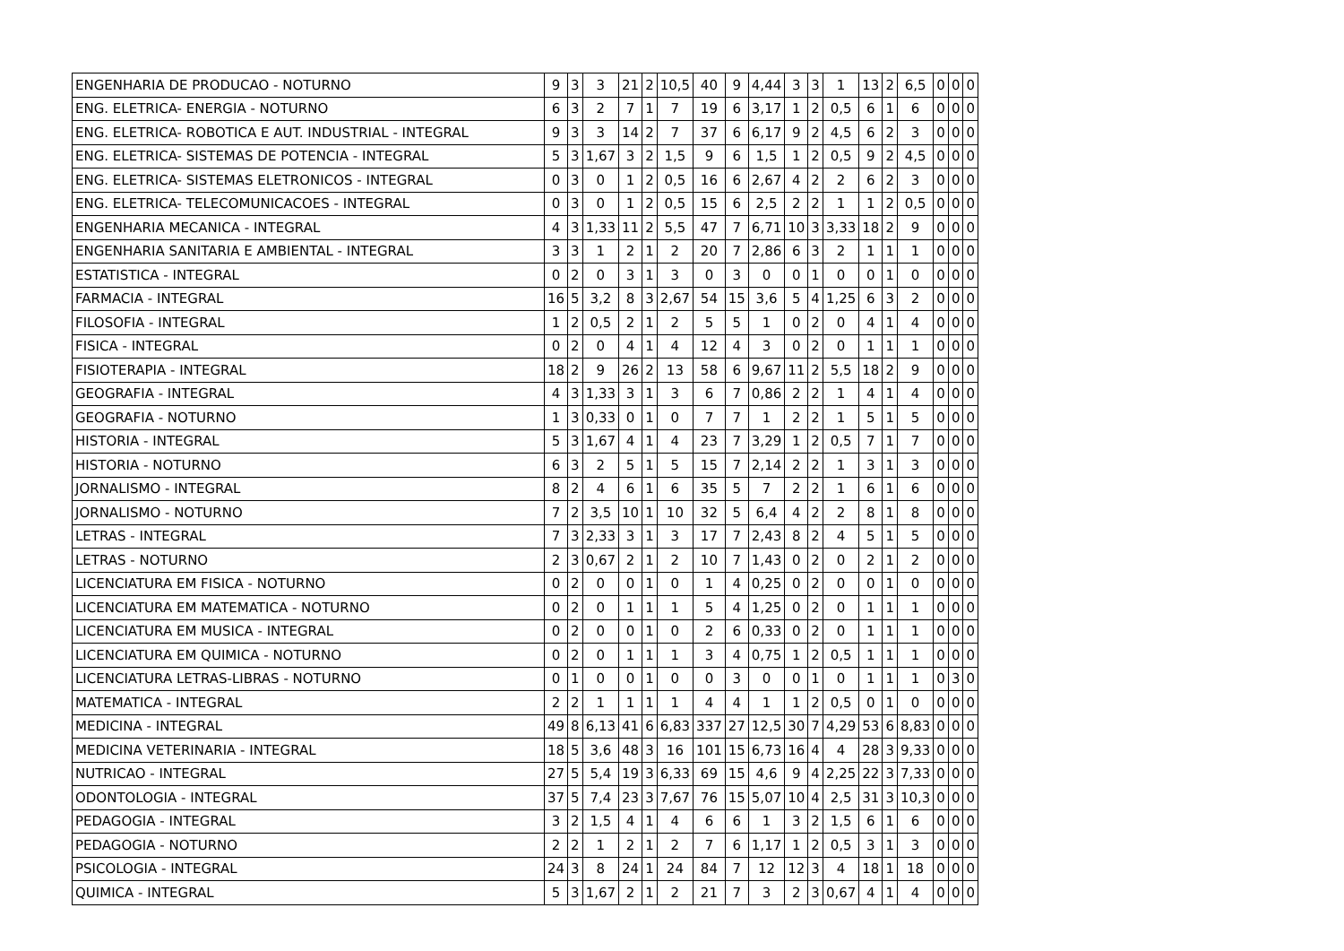| ENGENHARIA DE PRODUCAO - NOTURNO | 9 | 3 | 3 | 21 | 2 | 10,5 | 40 | 9 | 4,44 | 3 | 3 | 1 | 13 | 2 | 6,5 | 0 | 0 | 0 |
| ENG. ELETRICA- ENERGIA - NOTURNO | 6 | 3 | 2 | 7 | 1 | 7 | 19 | 6 | 3,17 | 1 | 2 | 0,5 | 6 | 1 | 6 | 0 | 0 | 0 |
| ENG. ELETRICA- ROBOTICA E AUT. INDUSTRIAL - INTEGRAL | 9 | 3 | 3 | 14 | 2 | 7 | 37 | 6 | 6,17 | 9 | 2 | 4,5 | 6 | 2 | 3 | 0 | 0 | 0 |
| ENG. ELETRICA- SISTEMAS DE POTENCIA - INTEGRAL | 5 | 3 | 1,67 | 3 | 2 | 1,5 | 9 | 6 | 1,5 | 1 | 2 | 0,5 | 9 | 2 | 4,5 | 0 | 0 | 0 |
| ENG. ELETRICA- SISTEMAS ELETRONICOS - INTEGRAL | 0 | 3 | 0 | 1 | 2 | 0,5 | 16 | 6 | 2,67 | 4 | 2 | 2 | 6 | 2 | 3 | 0 | 0 | 0 |
| ENG. ELETRICA- TELECOMUNICACOES - INTEGRAL | 0 | 3 | 0 | 1 | 2 | 0,5 | 15 | 6 | 2,5 | 2 | 2 | 1 | 1 | 2 | 0,5 | 0 | 0 | 0 |
| ENGENHARIA MECANICA - INTEGRAL | 4 | 3 | 1,33 | 11 | 2 | 5,5 | 47 | 7 | 6,71 | 10 | 3 | 3,33 | 18 | 2 | 9 | 0 | 0 | 0 |
| ENGENHARIA SANITARIA E AMBIENTAL - INTEGRAL | 3 | 3 | 1 | 2 | 1 | 2 | 20 | 7 | 2,86 | 6 | 3 | 2 | 1 | 1 | 1 | 0 | 0 | 0 |
| ESTATISTICA - INTEGRAL | 0 | 2 | 0 | 3 | 1 | 3 | 0 | 3 | 0 | 0 | 1 | 0 | 0 | 1 | 0 | 0 | 0 | 0 |
| FARMACIA - INTEGRAL | 16 | 5 | 3,2 | 8 | 3 | 2,67 | 54 | 15 | 3,6 | 5 | 4 | 1,25 | 6 | 3 | 2 | 0 | 0 | 0 |
| FILOSOFIA - INTEGRAL | 1 | 2 | 0,5 | 2 | 1 | 2 | 5 | 5 | 1 | 0 | 2 | 0 | 4 | 1 | 4 | 0 | 0 | 0 |
| FISICA - INTEGRAL | 0 | 2 | 0 | 4 | 1 | 4 | 12 | 4 | 3 | 0 | 2 | 0 | 1 | 1 | 1 | 0 | 0 | 0 |
| FISIOTERAPIA - INTEGRAL | 18 | 2 | 9 | 26 | 2 | 13 | 58 | 6 | 9,67 | 11 | 2 | 5,5 | 18 | 2 | 9 | 0 | 0 | 0 |
| GEOGRAFIA - INTEGRAL | 4 | 3 | 1,33 | 3 | 1 | 3 | 6 | 7 | 0,86 | 2 | 2 | 1 | 4 | 1 | 4 | 0 | 0 | 0 |
| GEOGRAFIA - NOTURNO | 1 | 3 | 0,33 | 0 | 1 | 0 | 7 | 7 | 1 | 2 | 2 | 1 | 5 | 1 | 5 | 0 | 0 | 0 |
| HISTORIA - INTEGRAL | 5 | 3 | 1,67 | 4 | 1 | 4 | 23 | 7 | 3,29 | 1 | 2 | 0,5 | 7 | 1 | 7 | 0 | 0 | 0 |
| HISTORIA - NOTURNO | 6 | 3 | 2 | 5 | 1 | 5 | 15 | 7 | 2,14 | 2 | 2 | 1 | 3 | 1 | 3 | 0 | 0 | 0 |
| JORNALISMO - INTEGRAL | 8 | 2 | 4 | 6 | 1 | 6 | 35 | 5 | 7 | 2 | 2 | 1 | 6 | 1 | 6 | 0 | 0 | 0 |
| JORNALISMO - NOTURNO | 7 | 2 | 3,5 | 10 | 1 | 10 | 32 | 5 | 6,4 | 4 | 2 | 2 | 8 | 1 | 8 | 0 | 0 | 0 |
| LETRAS - INTEGRAL | 7 | 3 | 2,33 | 3 | 1 | 3 | 17 | 7 | 2,43 | 8 | 2 | 4 | 5 | 1 | 5 | 0 | 0 | 0 |
| LETRAS - NOTURNO | 2 | 3 | 0,67 | 2 | 1 | 2 | 10 | 7 | 1,43 | 0 | 2 | 0 | 2 | 1 | 2 | 0 | 0 | 0 |
| LICENCIATURA EM FISICA - NOTURNO | 0 | 2 | 0 | 0 | 1 | 0 | 1 | 4 | 0,25 | 0 | 2 | 0 | 0 | 1 | 0 | 0 | 0 | 0 |
| LICENCIATURA EM MATEMATICA - NOTURNO | 0 | 2 | 0 | 1 | 1 | 1 | 5 | 4 | 1,25 | 0 | 2 | 0 | 1 | 1 | 1 | 0 | 0 | 0 |
| LICENCIATURA EM MUSICA - INTEGRAL | 0 | 2 | 0 | 0 | 1 | 0 | 2 | 6 | 0,33 | 0 | 2 | 0 | 1 | 1 | 1 | 0 | 0 | 0 |
| LICENCIATURA EM QUIMICA - NOTURNO | 0 | 2 | 0 | 1 | 1 | 1 | 3 | 4 | 0,75 | 1 | 2 | 0,5 | 1 | 1 | 1 | 0 | 0 | 0 |
| LICENCIATURA LETRAS-LIBRAS - NOTURNO | 0 | 1 | 0 | 0 | 1 | 0 | 0 | 3 | 0 | 0 | 1 | 0 | 1 | 1 | 1 | 0 | 3 | 0 |
| MATEMATICA - INTEGRAL | 2 | 2 | 1 | 1 | 1 | 1 | 4 | 4 | 1 | 1 | 2 | 0,5 | 0 | 1 | 0 | 0 | 0 | 0 |
| MEDICINA - INTEGRAL | 49 | 8 | 6,13 | 41 | 6 | 6,83 | 337 | 27 | 12,5 | 30 | 7 | 4,29 | 53 | 6 | 8,83 | 0 | 0 | 0 |
| MEDICINA VETERINARIA - INTEGRAL | 18 | 5 | 3,6 | 48 | 3 | 16 | 101 | 15 | 6,73 | 16 | 4 | 4 | 28 | 3 | 9,33 | 0 | 0 | 0 |
| NUTRICAO - INTEGRAL | 27 | 5 | 5,4 | 19 | 3 | 6,33 | 69 | 15 | 4,6 | 9 | 4 | 2,25 | 22 | 3 | 7,33 | 0 | 0 | 0 |
| ODONTOLOGIA - INTEGRAL | 37 | 5 | 7,4 | 23 | 3 | 7,67 | 76 | 15 | 5,07 | 10 | 4 | 2,5 | 31 | 3 | 10,3 | 0 | 0 | 0 |
| PEDAGOGIA - INTEGRAL | 3 | 2 | 1,5 | 4 | 1 | 4 | 6 | 6 | 1 | 3 | 2 | 1,5 | 6 | 1 | 6 | 0 | 0 | 0 |
| PEDAGOGIA - NOTURNO | 2 | 2 | 1 | 2 | 1 | 2 | 7 | 6 | 1,17 | 1 | 2 | 0,5 | 3 | 1 | 3 | 0 | 0 | 0 |
| PSICOLOGIA - INTEGRAL | 24 | 3 | 8 | 24 | 1 | 24 | 84 | 7 | 12 | 12 | 3 | 4 | 18 | 1 | 18 | 0 | 0 | 0 |
| QUIMICA - INTEGRAL | 5 | 3 | 1,67 | 2 | 1 | 2 | 21 | 7 | 3 | 2 | 3 | 0,67 | 4 | 1 | 4 | 0 | 0 | 0 |